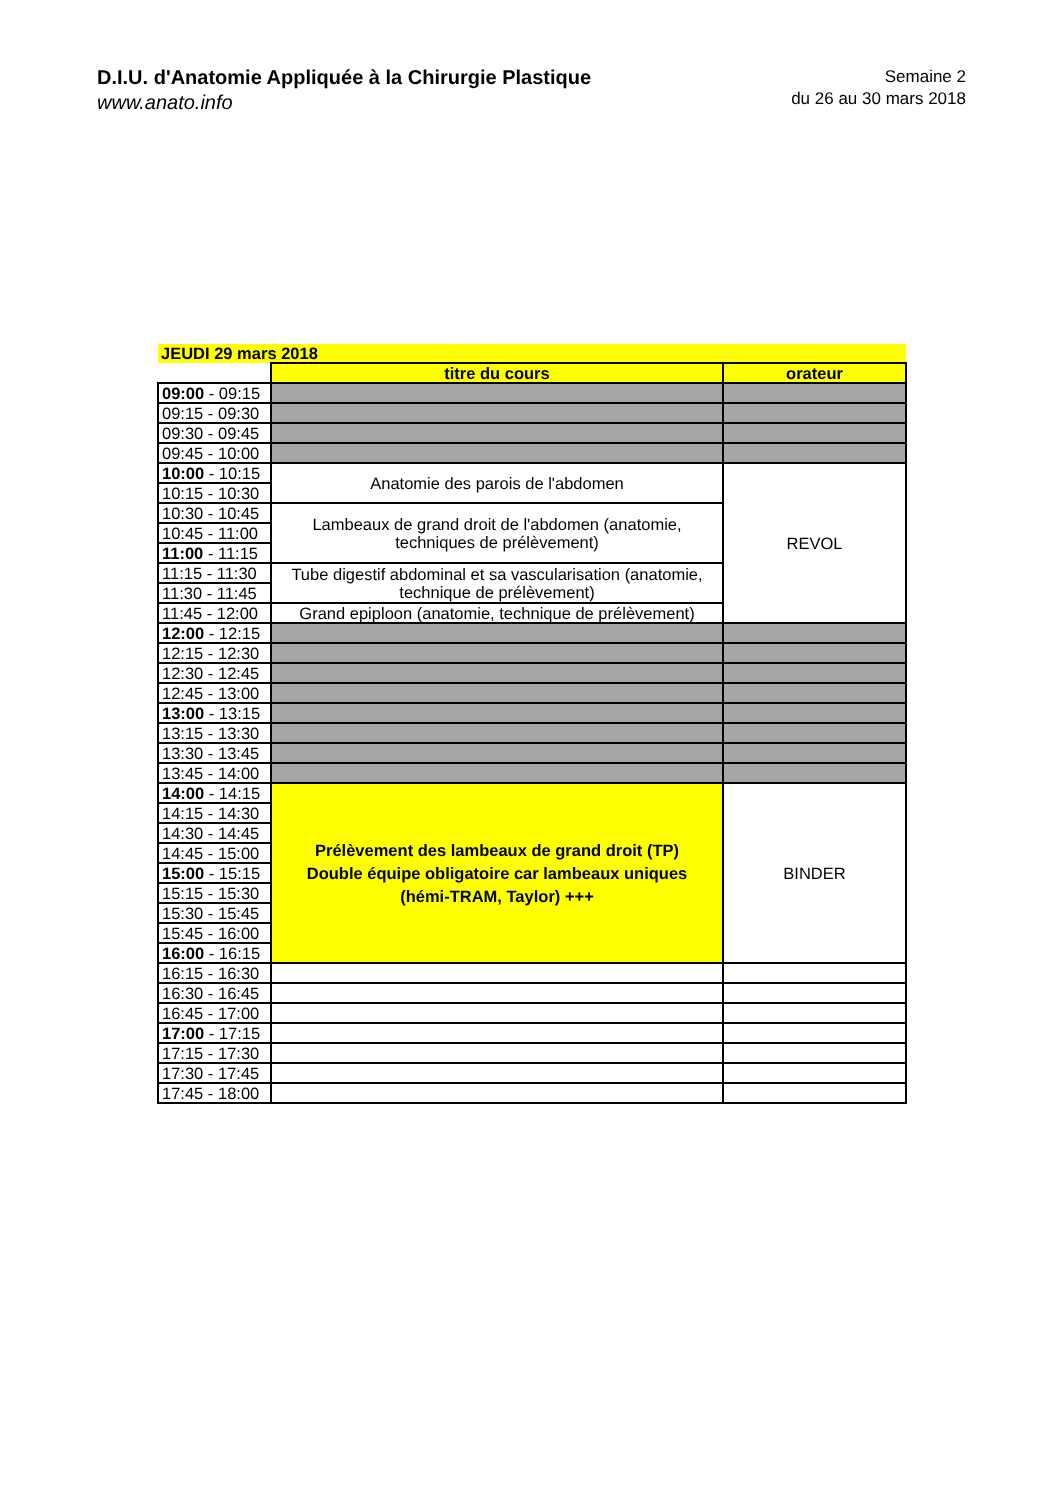D.I.U. d'Anatomie Appliquée à la Chirurgie Plastique
www.anato.info
Semaine 2
du 26 au 30 mars 2018
| JEUDI 29 mars 2018 | | |
| | titre du cours | orateur |
| 09:00 - 09:15 | | |
| 09:15 - 09:30 | | |
| 09:30 - 09:45 | | |
| 09:45 - 10:00 | | |
| 10:00 - 10:15 | Anatomie des parois de l'abdomen | REVOL |
| 10:15 - 10:30 | | |
| 10:30 - 10:45 | Lambeaux de grand droit de l'abdomen (anatomie, techniques de prélèvement) | |
| 10:45 - 11:00 | | |
| 11:00 - 11:15 | | |
| 11:15 - 11:30 | Tube digestif abdominal et sa vascularisation (anatomie, technique de prélèvement) | |
| 11:30 - 11:45 | | |
| 11:45 - 12:00 | Grand epiploon (anatomie, technique de prélèvement) | |
| 12:00 - 12:15 | | |
| 12:15 - 12:30 | | |
| 12:30 - 12:45 | | |
| 12:45 - 13:00 | | |
| 13:00 - 13:15 | | |
| 13:15 - 13:30 | | |
| 13:30 - 13:45 | | |
| 13:45 - 14:00 | | |
| 14:00 - 14:15 | Prélèvement des lambeaux de grand droit (TP) Double équipe obligatoire car lambeaux uniques (hémi-TRAM, Taylor) +++ | BINDER |
| 14:15 - 14:30 | | |
| 14:30 - 14:45 | | |
| 14:45 - 15:00 | | |
| 15:00 - 15:15 | | |
| 15:15 - 15:30 | | |
| 15:30 - 15:45 | | |
| 15:45 - 16:00 | | |
| 16:00 - 16:15 | | |
| 16:15 - 16:30 | | |
| 16:30 - 16:45 | | |
| 16:45 - 17:00 | | |
| 17:00 - 17:15 | | |
| 17:15 - 17:30 | | |
| 17:30 - 17:45 | | |
| 17:45 - 18:00 | | |